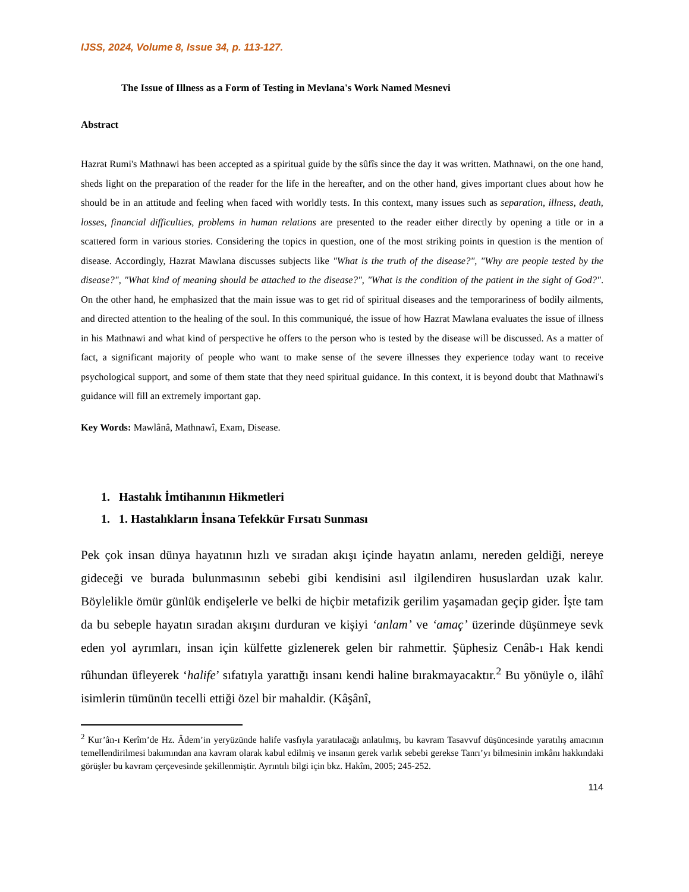IJSS, 2024, Volume 8, Issue 34, p. 113-127.
The Issue of Illness as a Form of Testing in Mevlana's Work Named Mesnevi
Abstract
Hazrat Rumi's Mathnawi has been accepted as a spiritual guide by the sûfîs since the day it was written. Mathnawi, on the one hand, sheds light on the preparation of the reader for the life in the hereafter, and on the other hand, gives important clues about how he should be in an attitude and feeling when faced with worldly tests. In this context, many issues such as separation, illness, death, losses, financial difficulties, problems in human relations are presented to the reader either directly by opening a title or in a scattered form in various stories. Considering the topics in question, one of the most striking points in question is the mention of disease. Accordingly, Hazrat Mawlana discusses subjects like "What is the truth of the disease?", "Why are people tested by the disease?", "What kind of meaning should be attached to the disease?", "What is the condition of the patient in the sight of God?". On the other hand, he emphasized that the main issue was to get rid of spiritual diseases and the temporariness of bodily ailments, and directed attention to the healing of the soul. In this communiqué, the issue of how Hazrat Mawlana evaluates the issue of illness in his Mathnawi and what kind of perspective he offers to the person who is tested by the disease will be discussed. As a matter of fact, a significant majority of people who want to make sense of the severe illnesses they experience today want to receive psychological support, and some of them state that they need spiritual guidance. In this context, it is beyond doubt that Mathnawi's guidance will fill an extremely important gap.
Key Words: Mawlânâ, Mathnawî, Exam, Disease.
1. Hastalık İmtihanının Hikmetleri
1. 1. Hastalıkların İnsana Tefekkür Fırsatı Sunması
Pek çok insan dünya hayatının hızlı ve sıradan akışı içinde hayatın anlamı, nereden geldiği, nereye gideceği ve burada bulunmasının sebebi gibi kendisini asıl ilgilendiren hususlardan uzak kalır. Böylelikle ömür günlük endişelerle ve belki de hiçbir metafizik gerilim yaşamadan geçip gider. İşte tam da bu sebeple hayatın sıradan akışını durduran ve kişiyi ‘anlam’ ve ‘amaç’ üzerinde düşünmeye sevk eden yol ayrımları, insan için külfette gizlenerek gelen bir rahmettir. Şüphesiz Cenâb-ı Hak kendi rûhundan üfleyerek ‘halife’ sıfatıyla yarattığı insanı kendi haline bırakmayacaktır.<sup>2</sup> Bu yönüyle o, ilâhî isimlerin tümünün tecelli ettiği özel bir mahaldir. (Kâşânî,
<sup>2</sup> Kur’ân-ı Kerîm’de Hz. Âdem’in yeryüzünde halife vasfıyla yaratılacağı anlatılmış, bu kavram Tasavvuf düşüncesinde yaratılış amacının temellendirilmesi bakımından ana kavram olarak kabul edilmiş ve insanın gerek varlık sebebi gerekse Tanrı’yı bilmesinin imkânı hakkındaki görüşler bu kavram çerçevesinde şekillenmiştir. Ayrıntılı bilgi için bkz. Hakîm, 2005; 245-252.
114